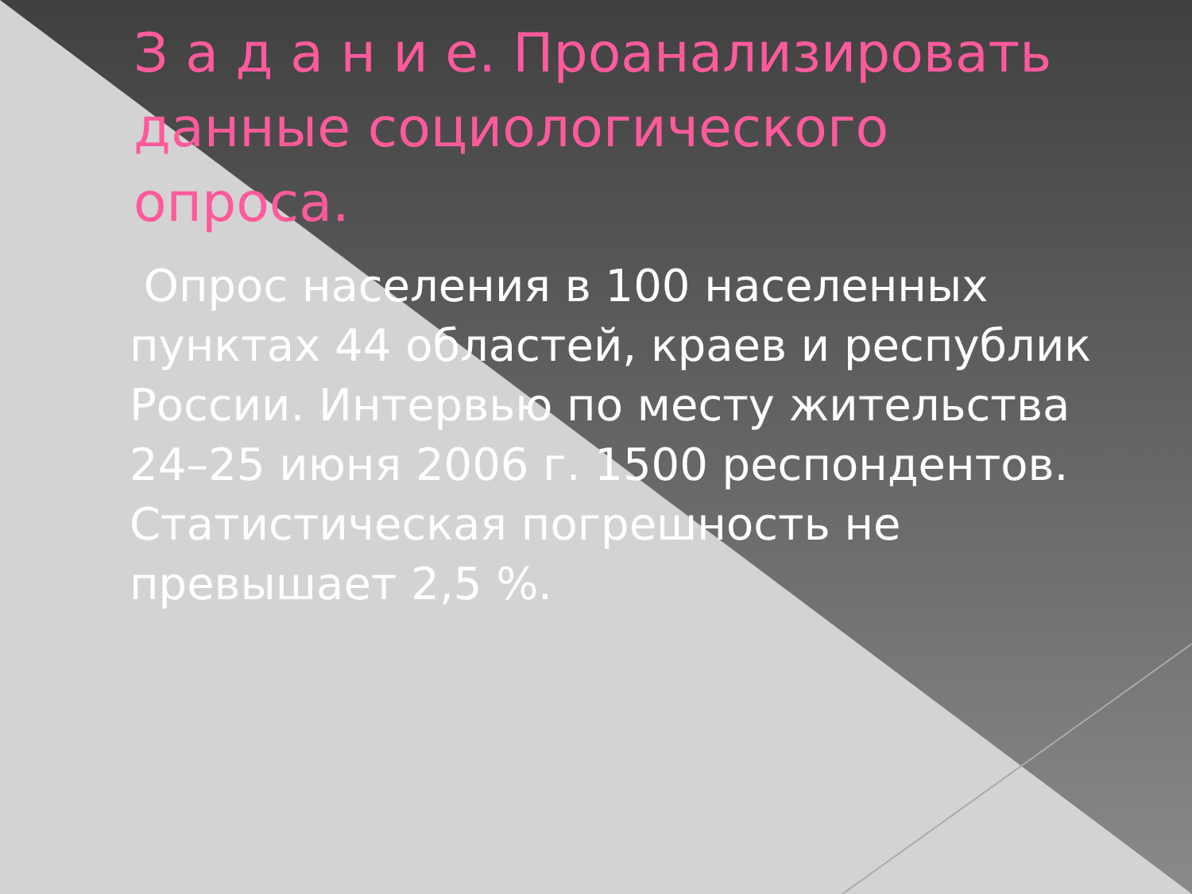З а д а н и е. Проанализировать данные социологического опроса.
Опрос населения в 100 населенных пунктах 44 областей, краев и республик России. Интервью по месту жительства 24–25 июня 2006 г. 1500 респондентов. Статистическая погрешность не превышает 2,5 %.